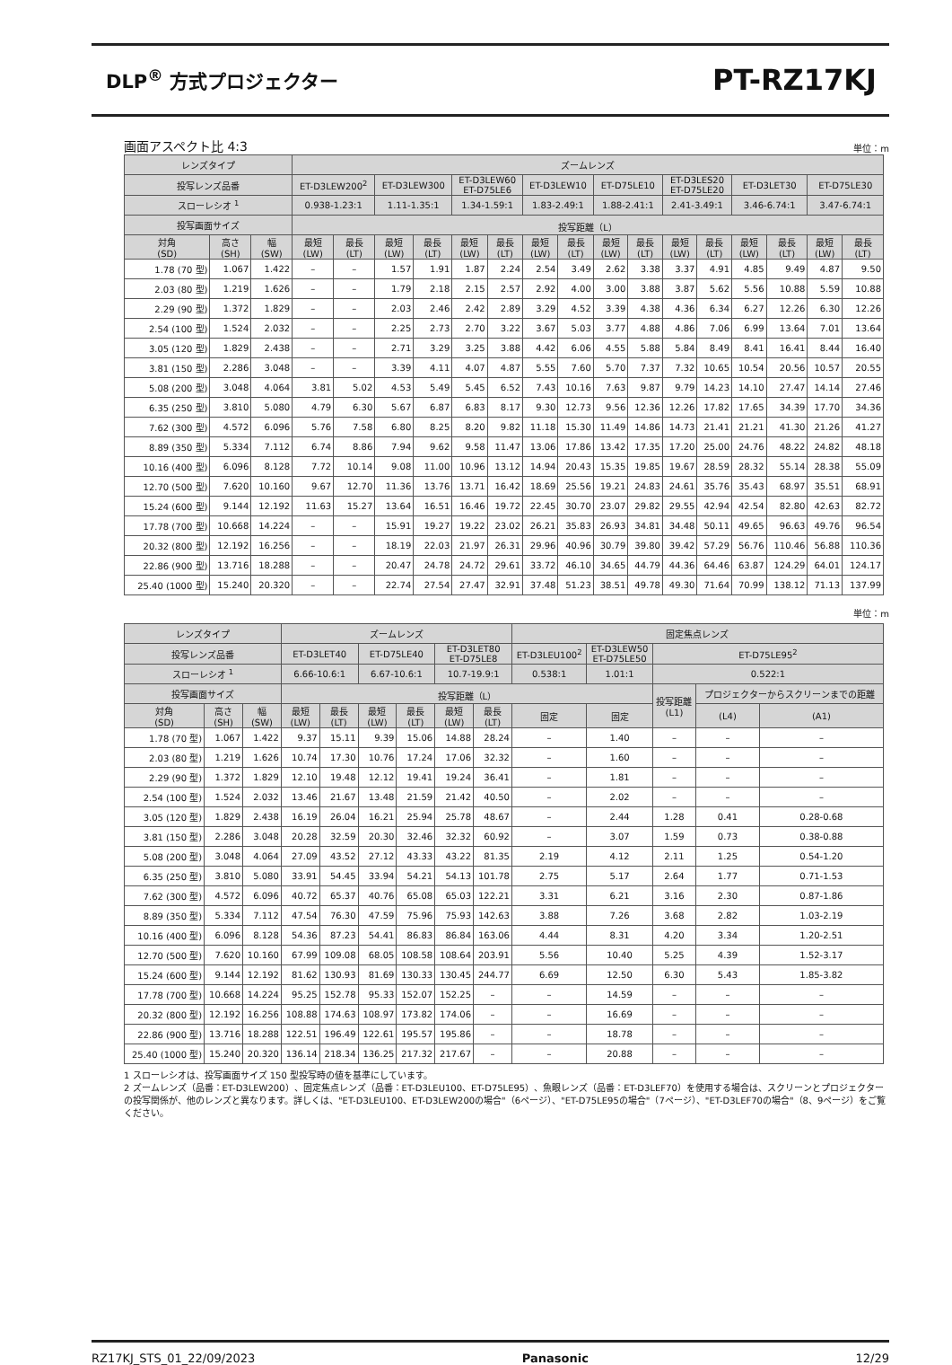DLP<sup>®</sup> 方式プロジェクター
PT-RZ17KJ
画面アスペクト比 4:3 単位：m
| レンズタイプ | | | ズームレンズ | | | | | | | | | | | | | | | |
| --- | --- | --- | --- | --- | --- | --- | --- | --- | --- | --- | --- | --- | --- | --- | --- | --- | --- | --- |
| 投写レンズ品番 | | | ET-D3LEW200<sup>2</sup> | | ET-D3LEW300 | | ET-D3LEW60 ET-D75LE6 | | ET-D3LEW10 | | ET-D75LE10 | | ET-D3LES20 ET-D75LE20 | | ET-D3LET30 | | ET-D75LE30 | |
| スローレシオ <sup>1</sup> | | | 0.938-1.23:1 | | 1.11-1.35:1 | | 1.34-1.59:1 | | 1.83-2.49:1 | | 1.88-2.41:1 | | 2.41-3.49:1 | | 3.46-6.74:1 | | 3.47-6.74:1 | |
| 投写画面サイズ | | | 投写距離（L） | | | | | | | | | | | | | | | |
| 対角 (SD) | 高さ (SH) | 幅 (SW) | 最短 (LW) | 最長 (LT) | 最短 (LW) | 最長 (LT) | 最短 (LW) | 最長 (LT) | 最短 (LW) | 最長 (LT) | 最短 (LW) | 最長 (LT) | 最短 (LW) | 最長 (LT) | 最短 (LW) | 最長 (LT) | 最短 (LW) | 最長 (LT) |
| 1.78 (70 型) | 1.067 | 1.422 | – | – | 1.57 | 1.91 | 1.87 | 2.24 | 2.54 | 3.49 | 2.62 | 3.38 | 3.37 | 4.91 | 4.85 | 9.49 | 4.87 | 9.50 |
| 2.03 (80 型) | 1.219 | 1.626 | – | – | 1.79 | 2.18 | 2.15 | 2.57 | 2.92 | 4.00 | 3.00 | 3.88 | 3.87 | 5.62 | 5.56 | 10.88 | 5.59 | 10.88 |
| 2.29 (90 型) | 1.372 | 1.829 | – | – | 2.03 | 2.46 | 2.42 | 2.89 | 3.29 | 4.52 | 3.39 | 4.38 | 4.36 | 6.34 | 6.27 | 12.26 | 6.30 | 12.26 |
| 2.54 (100 型) | 1.524 | 2.032 | – | – | 2.25 | 2.73 | 2.70 | 3.22 | 3.67 | 5.03 | 3.77 | 4.88 | 4.86 | 7.06 | 6.99 | 13.64 | 7.01 | 13.64 |
| 3.05 (120 型) | 1.829 | 2.438 | – | – | 2.71 | 3.29 | 3.25 | 3.88 | 4.42 | 6.06 | 4.55 | 5.88 | 5.84 | 8.49 | 8.41 | 16.41 | 8.44 | 16.40 |
| 3.81 (150 型) | 2.286 | 3.048 | – | – | 3.39 | 4.11 | 4.07 | 4.87 | 5.55 | 7.60 | 5.70 | 7.37 | 7.32 | 10.65 | 10.54 | 20.56 | 10.57 | 20.55 |
| 5.08 (200 型) | 3.048 | 4.064 | 3.81 | 5.02 | 4.53 | 5.49 | 5.45 | 6.52 | 7.43 | 10.16 | 7.63 | 9.87 | 9.79 | 14.23 | 14.10 | 27.47 | 14.14 | 27.46 |
| 6.35 (250 型) | 3.810 | 5.080 | 4.79 | 6.30 | 5.67 | 6.87 | 6.83 | 8.17 | 9.30 | 12.73 | 9.56 | 12.36 | 12.26 | 17.82 | 17.65 | 34.39 | 17.70 | 34.36 |
| 7.62 (300 型) | 4.572 | 6.096 | 5.76 | 7.58 | 6.80 | 8.25 | 8.20 | 9.82 | 11.18 | 15.30 | 11.49 | 14.86 | 14.73 | 21.41 | 21.21 | 41.30 | 21.26 | 41.27 |
| 8.89 (350 型) | 5.334 | 7.112 | 6.74 | 8.86 | 7.94 | 9.62 | 9.58 | 11.47 | 13.06 | 17.86 | 13.42 | 17.35 | 17.20 | 25.00 | 24.76 | 48.22 | 24.82 | 48.18 |
| 10.16 (400 型) | 6.096 | 8.128 | 7.72 | 10.14 | 9.08 | 11.00 | 10.96 | 13.12 | 14.94 | 20.43 | 15.35 | 19.85 | 19.67 | 28.59 | 28.32 | 55.14 | 28.38 | 55.09 |
| 12.70 (500 型) | 7.620 | 10.160 | 9.67 | 12.70 | 11.36 | 13.76 | 13.71 | 16.42 | 18.69 | 25.56 | 19.21 | 24.83 | 24.61 | 35.76 | 35.43 | 68.97 | 35.51 | 68.91 |
| 15.24 (600 型) | 9.144 | 12.192 | 11.63 | 15.27 | 13.64 | 16.51 | 16.46 | 19.72 | 22.45 | 30.70 | 23.07 | 29.82 | 29.55 | 42.94 | 42.54 | 82.80 | 42.63 | 82.72 |
| 17.78 (700 型) | 10.668 | 14.224 | – | – | 15.91 | 19.27 | 19.22 | 23.02 | 26.21 | 35.83 | 26.93 | 34.81 | 34.48 | 50.11 | 49.65 | 96.63 | 49.76 | 96.54 |
| 20.32 (800 型) | 12.192 | 16.256 | – | – | 18.19 | 22.03 | 21.97 | 26.31 | 29.96 | 40.96 | 30.79 | 39.80 | 39.42 | 57.29 | 56.76 | 110.46 | 56.88 | 110.36 |
| 22.86 (900 型) | 13.716 | 18.288 | – | – | 20.47 | 24.78 | 24.72 | 29.61 | 33.72 | 46.10 | 34.65 | 44.79 | 44.36 | 64.46 | 63.87 | 124.29 | 64.01 | 124.17 |
| 25.40 (1000 型) | 15.240 | 20.320 | – | – | 22.74 | 27.54 | 27.47 | 32.91 | 37.48 | 51.23 | 38.51 | 49.78 | 49.30 | 71.64 | 70.99 | 138.12 | 71.13 | 137.99 |
単位：m
| レンズタイプ | | | ズームレンズ | | | | | | 固定焦点レンズ | | | | |
| --- | --- | --- | --- | --- | --- | --- | --- | --- | --- | --- | --- | --- | --- |
| 投写レンズ品番 | | | ET-D3LET40 | | ET-D75LE40 | | ET-D3LET80 ET-D75LE8 | | ET-D3LEU100<sup>2</sup> | ET-D3LEW50 ET-D75LE50 | ET-D75LE95<sup>2</sup> | | |
| スローレシオ <sup>1</sup> | | | 6.66-10.6:1 | | 6.67-10.6:1 | | 10.7-19.9:1 | | 0.538:1 | 1.01:1 | 0.522:1 | | |
| 投写画面サイズ | | | 投写距離（L） | | | | | | | | 投写距離 (L1) | プロジェクターからスクリーンまでの距離 | |
| 対角 (SD) | 高さ (SH) | 幅 (SW) | 最短 (LW) | 最長 (LT) | 最短 (LW) | 最長 (LT) | 最短 (LW) | 最長 (LT) | 固定 | 固定 | | (L4) | (A1) |
| 1.78 (70 型) | 1.067 | 1.422 | 9.37 | 15.11 | 9.39 | 15.06 | 14.88 | 28.24 | – | 1.40 | – | – | – |
| 2.03 (80 型) | 1.219 | 1.626 | 10.74 | 17.30 | 10.76 | 17.24 | 17.06 | 32.32 | – | 1.60 | – | – | – |
| 2.29 (90 型) | 1.372 | 1.829 | 12.10 | 19.48 | 12.12 | 19.41 | 19.24 | 36.41 | – | 1.81 | – | – | – |
| 2.54 (100 型) | 1.524 | 2.032 | 13.46 | 21.67 | 13.48 | 21.59 | 21.42 | 40.50 | – | 2.02 | – | – | – |
| 3.05 (120 型) | 1.829 | 2.438 | 16.19 | 26.04 | 16.21 | 25.94 | 25.78 | 48.67 | – | 2.44 | 1.28 | 0.41 | 0.28-0.68 |
| 3.81 (150 型) | 2.286 | 3.048 | 20.28 | 32.59 | 20.30 | 32.46 | 32.32 | 60.92 | – | 3.07 | 1.59 | 0.73 | 0.38-0.88 |
| 5.08 (200 型) | 3.048 | 4.064 | 27.09 | 43.52 | 27.12 | 43.33 | 43.22 | 81.35 | 2.19 | 4.12 | 2.11 | 1.25 | 0.54-1.20 |
| 6.35 (250 型) | 3.810 | 5.080 | 33.91 | 54.45 | 33.94 | 54.21 | 54.13 | 101.78 | 2.75 | 5.17 | 2.64 | 1.77 | 0.71-1.53 |
| 7.62 (300 型) | 4.572 | 6.096 | 40.72 | 65.37 | 40.76 | 65.08 | 65.03 | 122.21 | 3.31 | 6.21 | 3.16 | 2.30 | 0.87-1.86 |
| 8.89 (350 型) | 5.334 | 7.112 | 47.54 | 76.30 | 47.59 | 75.96 | 75.93 | 142.63 | 3.88 | 7.26 | 3.68 | 2.82 | 1.03-2.19 |
| 10.16 (400 型) | 6.096 | 8.128 | 54.36 | 87.23 | 54.41 | 86.83 | 86.84 | 163.06 | 4.44 | 8.31 | 4.20 | 3.34 | 1.20-2.51 |
| 12.70 (500 型) | 7.620 | 10.160 | 67.99 | 109.08 | 68.05 | 108.58 | 108.64 | 203.91 | 5.56 | 10.40 | 5.25 | 4.39 | 1.52-3.17 |
| 15.24 (600 型) | 9.144 | 12.192 | 81.62 | 130.93 | 81.69 | 130.33 | 130.45 | 244.77 | 6.69 | 12.50 | 6.30 | 5.43 | 1.85-3.82 |
| 17.78 (700 型) | 10.668 | 14.224 | 95.25 | 152.78 | 95.33 | 152.07 | 152.25 | – | – | 14.59 | – | – | – |
| 20.32 (800 型) | 12.192 | 16.256 | 108.88 | 174.63 | 108.97 | 173.82 | 174.06 | – | – | 16.69 | – | – | – |
| 22.86 (900 型) | 13.716 | 18.288 | 122.51 | 196.49 | 122.61 | 195.57 | 195.86 | – | – | 18.78 | – | – | – |
| 25.40 (1000 型) | 15.240 | 20.320 | 136.14 | 218.34 | 136.25 | 217.32 | 217.67 | – | – | 20.88 | – | – | – |
1 スローレシオは、投写画面サイズ 150 型投写時の値を基準にしています。
2 ズームレンズ（品番：ET-D3LEW200）、固定焦点レンズ（品番：ET-D3LEU100、ET-D75LE95）、魚眼レンズ（品番：ET-D3LEF70）を使用する場合は、スクリーンとプロジェクターの投写関係が、他のレンズと異なります。詳しくは、"ET-D3LEU100、ET-D3LEW200の場合"（6ページ）、"ET-D75LE95の場合"（7ページ）、"ET-D3LEF70の場合"（8、9ページ）をご覧ください。
RZ17KJ_STS_01_22/09/2023 Panasonic 12/29